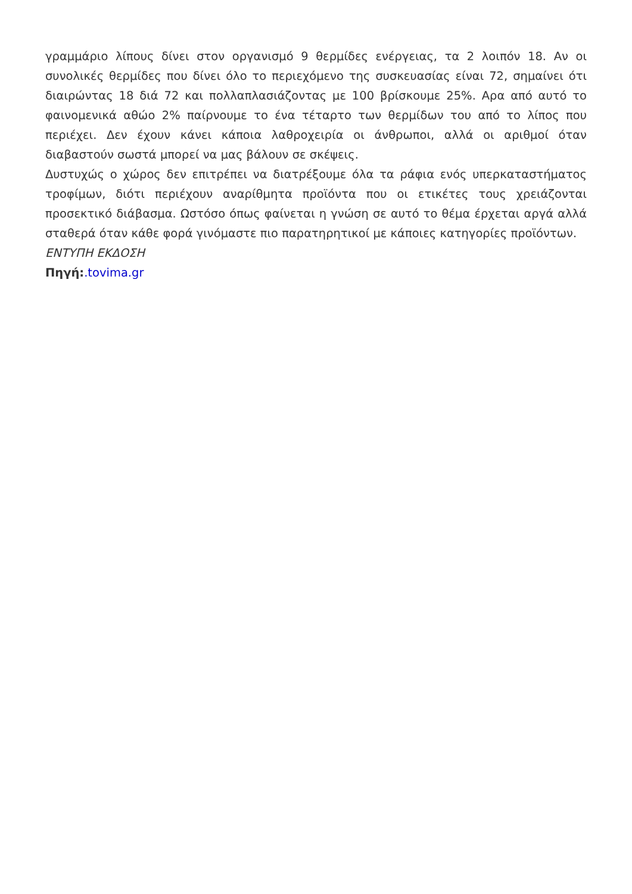γραμμάριο λίπους δίνει στον οργανισμό 9 θερμίδες ενέργειας, τα 2 λοιπόν 18. Αν οι συνολικές θερμίδες που δίνει όλο το περιεχόμενο της συσκευασίας είναι 72, σημαίνει ότι διαιρώντας 18 διά 72 και πολλαπλασιάζοντας με 100 βρίσκουμε 25%. Αρα από αυτό το φαινομενικά αθώο 2% παίρνουμε το ένα τέταρτο των θερμίδων του από το λίπος που περιέχει. Δεν έχουν κάνει κάποια λαθροχειρία οι άνθρωποι, αλλά οι αριθμοί όταν διαβαστούν σωστά μπορεί να μας βάλουν σε σκέψεις.
Δυστυχώς ο χώρος δεν επιτρέπει να διατρέξουμε όλα τα ράφια ενός υπερκαταστήματος τροφίμων, διότι περιέχουν αναρίθμητα προϊόντα που οι ετικέτες τους χρειάζονται προσεκτικό διάβασμα. Ωστόσο όπως φαίνεται η γνώση σε αυτό το θέμα έρχεται αργά αλλά σταθερά όταν κάθε φορά γινόμαστε πιο παρατηρητικοί με κάποιες κατηγορίες προϊόντων.
ΕΝΤΥΠΗ ΕΚΔΟΣΗ
Πηγή:.tovima.gr